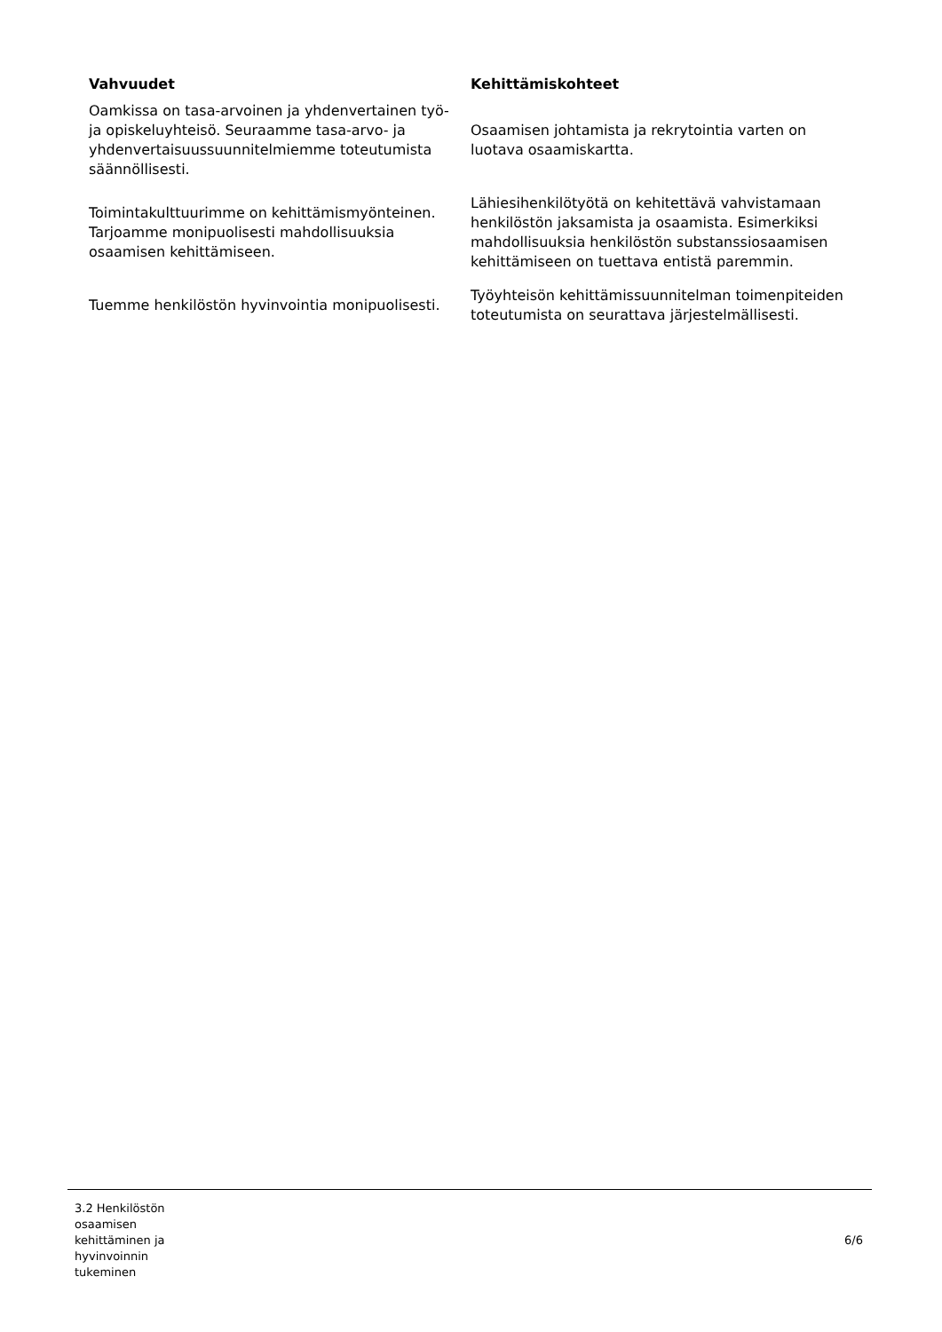| Vahvuudet | Kehittämiskohteet |
| --- | --- |
| Oamkissa on tasa-arvoinen ja yhdenvertainen työ- ja opiskeluyhteisö. Seuraamme tasa-arvo- ja yhdenvertaisuussuunnitelmiemme toteutumista säännöllisesti. | Osaamisen johtamista ja rekrytointia varten on luotava osaamiskartta. |
| Toimintakulttuurimme on kehittämismyönteinen. Tarjoamme monipuolisesti mahdollisuuksia osaamisen kehittämiseen. | Lähiesihenkilötyötä on kehitettävä vahvistamaan henkilöstön jaksamista ja osaamista. Esimerkiksi mahdollisuuksia henkilöstön substanssiosaamisen kehittämiseen on tuettava entistä paremmin. |
| Tuemme henkilöstön hyvinvointia monipuolisesti. | Työyhteisön kehittämissuunnitelman toimenpiteiden toteutumista on seurattava järjestelmällisesti. |
3.2 Henkilöstön osaamisen kehittäminen ja hyvinvoinnin tukeminen
6/6